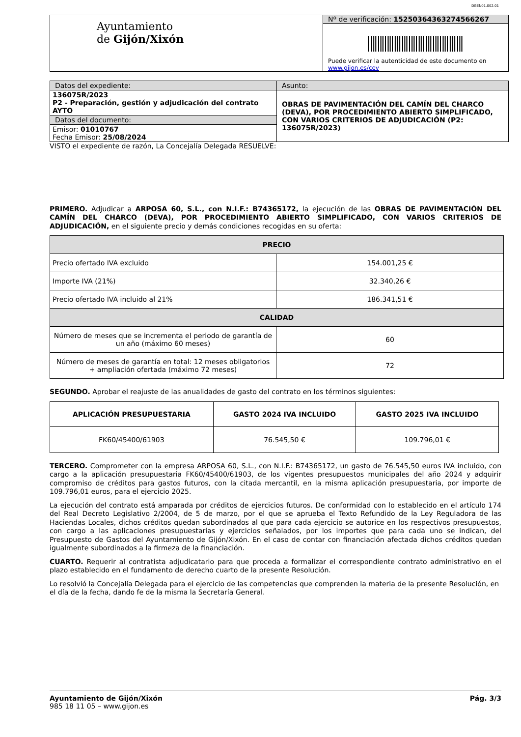DGEN01.002.01
| Ayuntamiento de Gijón/Xixón | Nº de verificación: 15250364363274566267 |
| | Puede verificar la autenticidad de este documento en www.gijon.es/cev |
| Datos del expediente: | Asunto: |
| 136075R/2023 P2 - Preparación, gestión y adjudicación del contrato AYTO | OBRAS DE PAVIMENTACIÓN DEL CAMÍN DEL CHARCO (DEVA), POR PROCEDIMIENTO ABIERTO SIMPLIFICADO, CON VARIOS CRITERIOS DE ADJUDICACIÓN (P2: 136075R/2023) |
| Datos del documento: | |
| Emisor: 01010767 Fecha Emisor: 25/08/2024 | |
VISTO el expediente de razón, La Concejalía Delegada RESUELVE:
PRIMERO. Adjudicar a ARPOSA 60, S.L., con N.I.F.: B74365172, la ejecución de las OBRAS DE PAVIMENTACIÓN DEL CAMÍN DEL CHARCO (DEVA), POR PROCEDIMIENTO ABIERTO SIMPLIFICADO, CON VARIOS CRITERIOS DE ADJUDICACIÓN, en el siguiente precio y demás condiciones recogidas en su oferta:
| PRECIO | |
| --- | --- |
| Precio ofertado IVA excluido | 154.001,25 € |
| Importe IVA (21%) | 32.340,26 € |
| Precio ofertado IVA incluido al 21% | 186.341,51 € |
| CALIDAD | |
| Número de meses que se incrementa el periodo de garantía de un año (máximo 60 meses) | 60 |
| Número de meses de garantía en total: 12 meses obligatorios + ampliación ofertada (máximo 72 meses) | 72 |
SEGUNDO. Aprobar el reajuste de las anualidades de gasto del contrato en los términos siguientes:
| APLICACIÓN PRESUPUESTARIA | GASTO 2024 IVA INCLUIDO | GASTO 2025 IVA INCLUIDO |
| --- | --- | --- |
| FK60/45400/61903 | 76.545,50 € | 109.796,01 € |
TERCERO. Comprometer con la empresa ARPOSA 60, S.L., con N.I.F.: B74365172, un gasto de 76.545,50 euros IVA incluido, con cargo a la aplicación presupuestaria FK60/45400/61903, de los vigentes presupuestos municipales del año 2024 y adquirir compromiso de créditos para gastos futuros, con la citada mercantil, en la misma aplicación presupuestaria, por importe de 109.796,01 euros, para el ejercicio 2025.
La ejecución del contrato está amparada por créditos de ejercicios futuros. De conformidad con lo establecido en el artículo 174 del Real Decreto Legislativo 2/2004, de 5 de marzo, por el que se aprueba el Texto Refundido de la Ley Reguladora de las Haciendas Locales, dichos créditos quedan subordinados al que para cada ejercicio se autorice en los respectivos presupuestos, con cargo a las aplicaciones presupuestarias y ejercicios señalados, por los importes que para cada uno se indican, del Presupuesto de Gastos del Ayuntamiento de Gijón/Xixón. En el caso de contar con financiación afectada dichos créditos quedan igualmente subordinados a la firmeza de la financiación.
CUARTO. Requerir al contratista adjudicatario para que proceda a formalizar el correspondiente contrato administrativo en el plazo establecido en el fundamento de derecho cuarto de la presente Resolución.
Lo resolvió la Concejalía Delegada para el ejercicio de las competencias que comprenden la materia de la presente Resolución, en el día de la fecha, dando fe de la misma la Secretaría General.
Ayuntamiento de Gijón/Xixón Pág. 3/3
985 18 11 05 – www.gijon.es